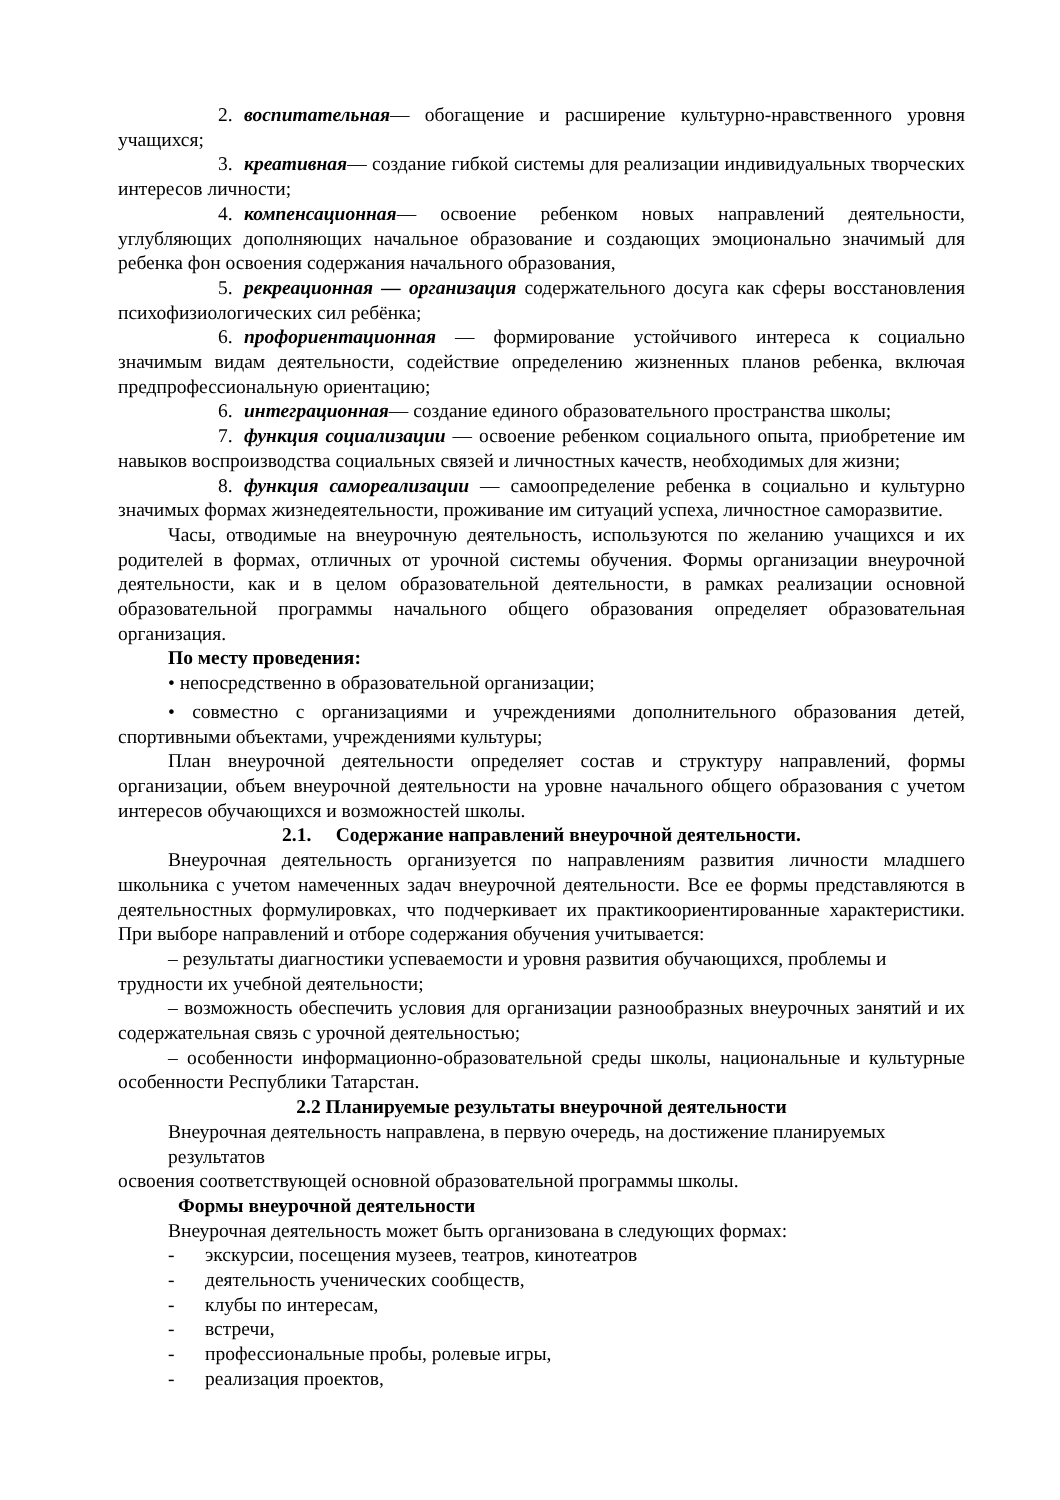2. воспитательная— обогащение и расширение культурно-нравственного уровня учащихся;
3. креативная— создание гибкой системы для реализации индивидуальных творческих интересов личности;
4. компенсационная— освоение ребенком новых направлений деятельности, углубляющих дополняющих начальное образование и создающих эмоционально значимый для ребенка фон освоения содержания начального образования,
5. рекреационная — организация содержательного досуга как сферы восстановления психофизиологических сил ребёнка;
6. профориентационная — формирование устойчивого интереса к социально значимым видам деятельности, содействие определению жизненных планов ребенка, включая предпрофессиональную ориентацию;
6. интеграционная— создание единого образовательного пространства школы;
7. функция социализации — освоение ребенком социального опыта, приобретение им навыков воспроизводства социальных связей и личностных качеств, необходимых для жизни;
8. функция самореализации — самоопределение ребенка в социально и культурно значимых формах жизнедеятельности, проживание им ситуаций успеха, личностное саморазвитие.
Часы, отводимые на внеурочную деятельность, используются по желанию учащихся и их родителей в формах, отличных от урочной системы обучения. Формы организации внеурочной деятельности, как и в целом образовательной деятельности, в рамках реализации основной образовательной программы начального общего образования определяет образовательная организация.
По месту проведения:
• непосредственно в образовательной организации;
• совместно с организациями и учреждениями дополнительного образования детей, спортивными объектами, учреждениями культуры;
План внеурочной деятельности определяет состав и структуру направлений, формы организации, объем внеурочной деятельности на уровне начального общего образования с учетом интересов обучающихся и возможностей школы.
2.1. Содержание направлений внеурочной деятельности.
Внеурочная деятельность организуется по направлениям развития личности младшего школьника с учетом намеченных задач внеурочной деятельности. Все ее формы представляются в деятельностных формулировках, что подчеркивает их практикоориентированные характеристики. При выборе направлений и отборе содержания обучения учитывается:
– результаты диагностики успеваемости и уровня развития обучающихся, проблемы и трудности их учебной деятельности;
– возможность обеспечить условия для организации разнообразных внеурочных занятий и их содержательная связь с урочной деятельностью;
– особенности информационно-образовательной среды школы, национальные и культурные особенности Республики Татарстан.
2.2 Планируемые результаты внеурочной деятельности
Внеурочная деятельность направлена, в первую очередь, на достижение планируемых результатов
освоения соответствующей основной образовательной программы школы.
Формы внеурочной деятельности
Внеурочная деятельность может быть организована в следующих формах:
- экскурсии, посещения музеев, театров, кинотеатров
- деятельность ученических сообществ,
- клубы по интересам,
- встречи,
- профессиональные пробы, ролевые игры,
- реализация проектов,